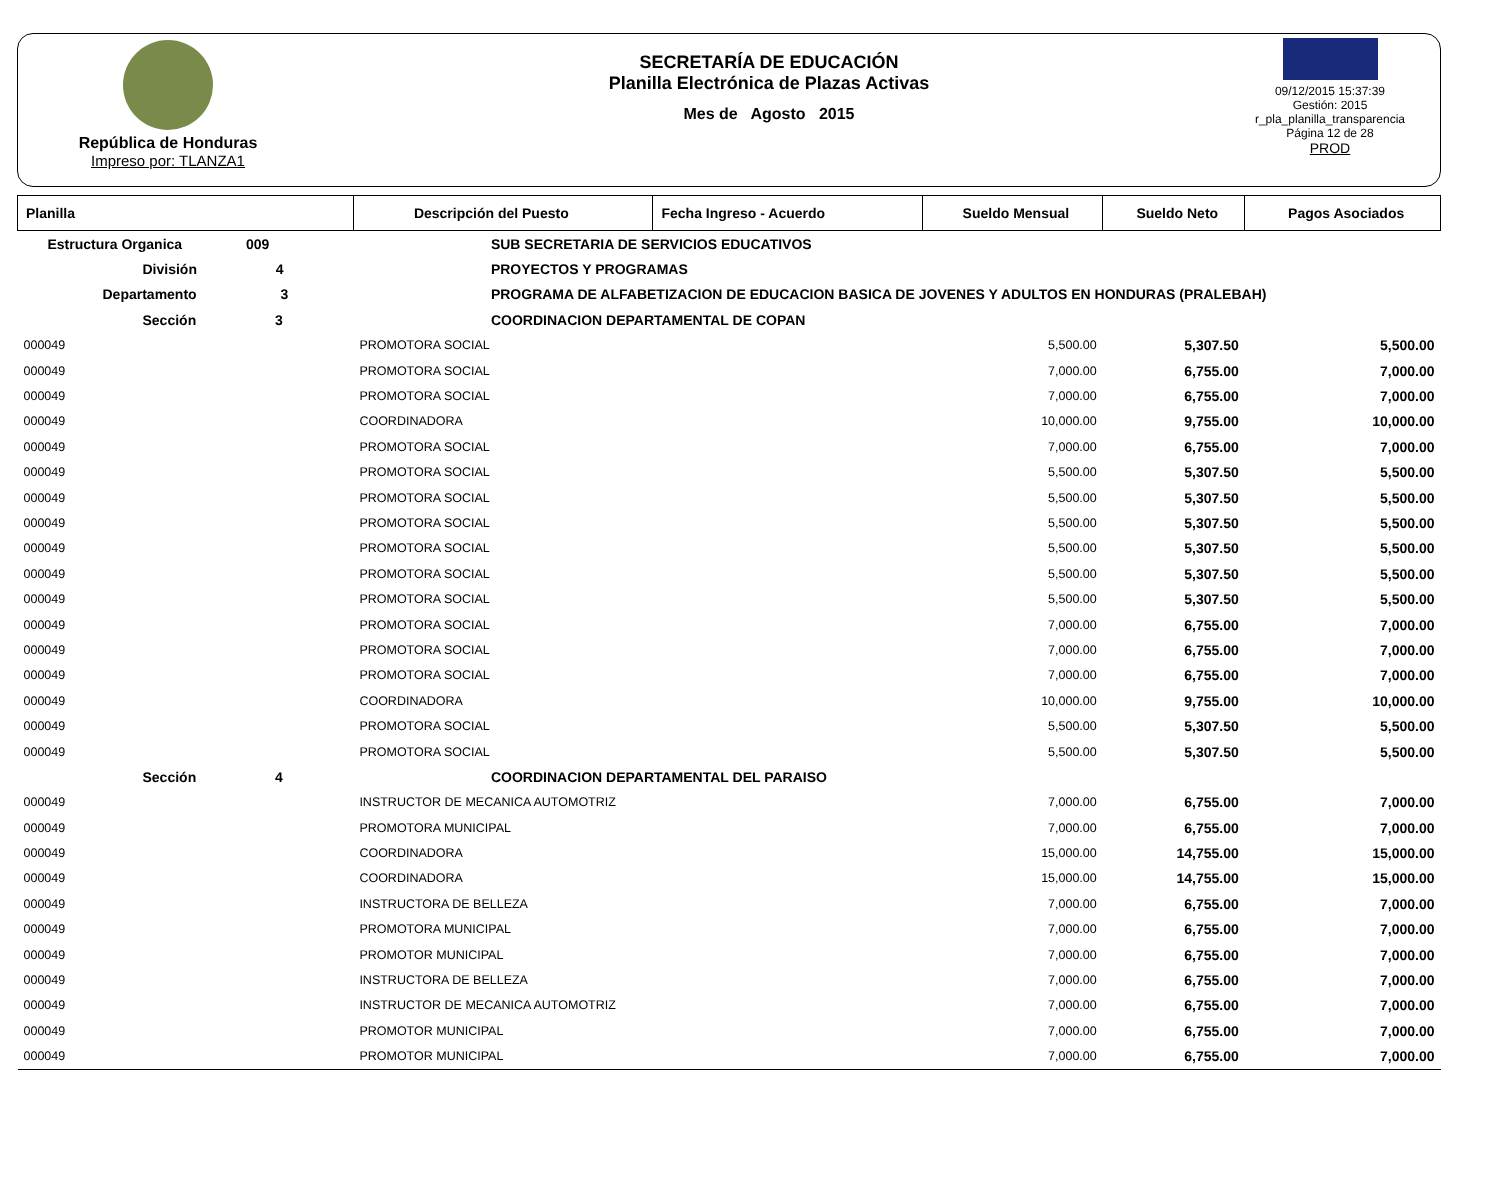República de Honduras
Impreso por: TLANZA1
SECRETARÍA DE EDUCACIÓN
Planilla Electrónica de Plazas Activas
Mes de Agosto 2015
09/12/2015 15:37:39
Gestión: 2015
r_pla_planilla_transparencia
Página 12 de 28
PROD
| Planilla | Descripción del Puesto | | Fecha Ingreso - Acuerdo | Sueldo Mensual | Sueldo Neto | Pagos Asociados |
| --- | --- | --- | --- | --- | --- | --- |
| Estructura Organica 009 | | SUB SECRETARIA DE SERVICIOS EDUCATIVOS | | | | |
| División 4 | | PROYECTOS Y PROGRAMAS | | | | |
| Departamento 3 | | PROGRAMA DE ALFABETIZACION DE EDUCACION BASICA DE JOVENES Y ADULTOS EN HONDURAS (PRALEBAH) | | | | |
| Sección 3 | | COORDINACION DEPARTAMENTAL DE COPAN | | | | |
| 000049 | PROMOTORA SOCIAL | | | 5,500.00 | 5,307.50 | 5,500.00 |
| 000049 | PROMOTORA SOCIAL | | | 7,000.00 | 6,755.00 | 7,000.00 |
| 000049 | PROMOTORA SOCIAL | | | 7,000.00 | 6,755.00 | 7,000.00 |
| 000049 | COORDINADORA | | | 10,000.00 | 9,755.00 | 10,000.00 |
| 000049 | PROMOTORA SOCIAL | | | 7,000.00 | 6,755.00 | 7,000.00 |
| 000049 | PROMOTORA SOCIAL | | | 5,500.00 | 5,307.50 | 5,500.00 |
| 000049 | PROMOTORA SOCIAL | | | 5,500.00 | 5,307.50 | 5,500.00 |
| 000049 | PROMOTORA SOCIAL | | | 5,500.00 | 5,307.50 | 5,500.00 |
| 000049 | PROMOTORA SOCIAL | | | 5,500.00 | 5,307.50 | 5,500.00 |
| 000049 | PROMOTORA SOCIAL | | | 5,500.00 | 5,307.50 | 5,500.00 |
| 000049 | PROMOTORA SOCIAL | | | 5,500.00 | 5,307.50 | 5,500.00 |
| 000049 | PROMOTORA SOCIAL | | | 7,000.00 | 6,755.00 | 7,000.00 |
| 000049 | PROMOTORA SOCIAL | | | 7,000.00 | 6,755.00 | 7,000.00 |
| 000049 | PROMOTORA SOCIAL | | | 7,000.00 | 6,755.00 | 7,000.00 |
| 000049 | COORDINADORA | | | 10,000.00 | 9,755.00 | 10,000.00 |
| 000049 | PROMOTORA SOCIAL | | | 5,500.00 | 5,307.50 | 5,500.00 |
| 000049 | PROMOTORA SOCIAL | | | 5,500.00 | 5,307.50 | 5,500.00 |
| Sección 4 | | COORDINACION DEPARTAMENTAL DEL PARAISO | | | | |
| 000049 | INSTRUCTOR DE MECANICA AUTOMOTRIZ | | | 7,000.00 | 6,755.00 | 7,000.00 |
| 000049 | PROMOTORA MUNICIPAL | | | 7,000.00 | 6,755.00 | 7,000.00 |
| 000049 | COORDINADORA | | | 15,000.00 | 14,755.00 | 15,000.00 |
| 000049 | COORDINADORA | | | 15,000.00 | 14,755.00 | 15,000.00 |
| 000049 | INSTRUCTORA DE BELLEZA | | | 7,000.00 | 6,755.00 | 7,000.00 |
| 000049 | PROMOTORA MUNICIPAL | | | 7,000.00 | 6,755.00 | 7,000.00 |
| 000049 | PROMOTOR MUNICIPAL | | | 7,000.00 | 6,755.00 | 7,000.00 |
| 000049 | INSTRUCTORA DE BELLEZA | | | 7,000.00 | 6,755.00 | 7,000.00 |
| 000049 | INSTRUCTOR DE MECANICA AUTOMOTRIZ | | | 7,000.00 | 6,755.00 | 7,000.00 |
| 000049 | PROMOTOR MUNICIPAL | | | 7,000.00 | 6,755.00 | 7,000.00 |
| 000049 | PROMOTOR MUNICIPAL | | | 7,000.00 | 6,755.00 | 7,000.00 |